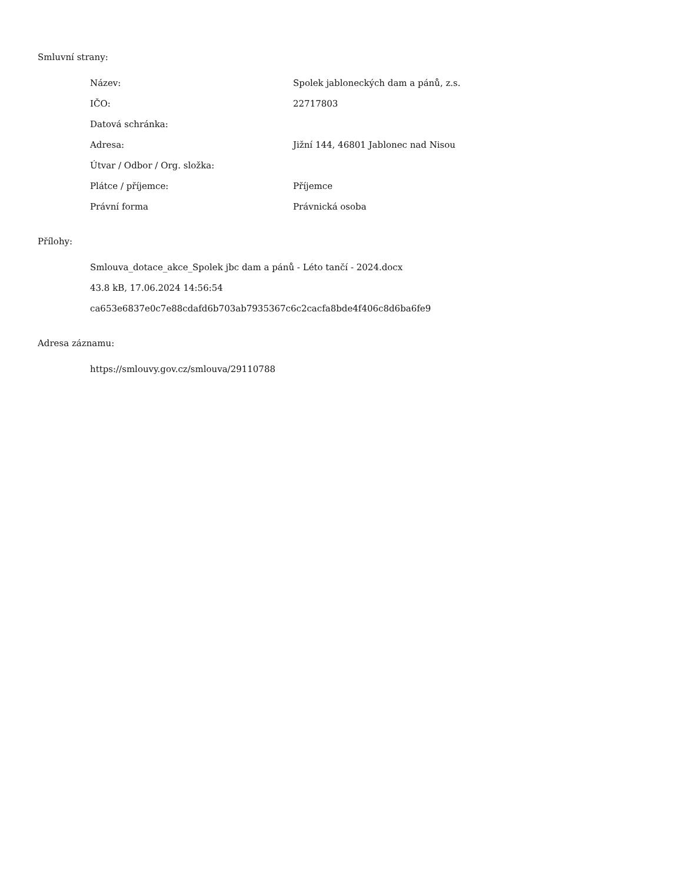Smluvní strany:
| Název: | Spolek jabloneckých dam a pánů, z.s. |
| IČO: | 22717803 |
| Datová schránka: | |
| Adresa: | Jižní 144, 46801 Jablonec nad Nisou |
| Útvar / Odbor / Org. složka: | |
| Plátce / příjemce: | Příjemce |
| Právní forma | Právnická osoba |
Přílohy:
Smlouva_dotace_akce_Spolek jbc dam a pánů - Léto tančí - 2024.docx
43.8 kB, 17.06.2024 14:56:54
ca653e6837e0c7e88cdafd6b703ab7935367c6c2cacfa8bde4f406c8d6ba6fe9
Adresa záznamu:
https://smlouvy.gov.cz/smlouva/29110788